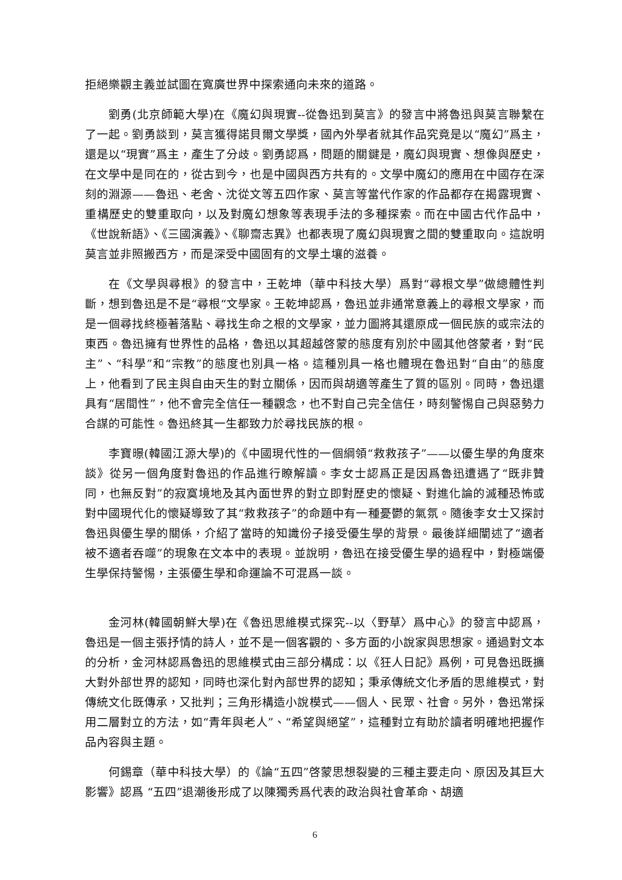拒絕樂觀主義並試圖在寬廣世界中探索通向未來的道路。
劉勇(北京師範大學)在《魔幻與現實--從魯迅到莫言》的發言中將魯迅與莫言聯繫在了一起。劉勇談到，莫言獲得諾貝爾文學獎，國內外學者就其作品究竟是以“魔幻”爲主，還是以“現實”爲主，產生了分歧。劉勇認爲，問題的關鍵是，魔幻與現實、想像與歷史，在文學中是同在的，從古到今，也是中國與西方共有的。文學中魔幻的應用在中國存在深刻的淵源——魯迅、老舍、沈從文等五四作家、莫言等當代作家的作品都存在揭露現實、重構歷史的雙重取向，以及對魔幻想象等表現手法的多種探索。而在中國古代作品中，《世說新語》、《三國演義》、《聊齋志異》也都表現了魔幻與現實之間的雙重取向。這說明莫言並非照搬西方，而是深受中國固有的文學土壤的滋養。
在《文學與尋根》的發言中，王乾坤（華中科技大學）爲對“尋根文學”做總體性判斷，想到魯迅是不是“尋根“文學家。王乾坤認爲，魯迅並非通常意義上的尋根文學家，而是一個尋找終極著落點、尋找生命之根的文學家，並力圖將其還原成一個民族的或宗法的東西。魯迅擁有世界性的品格，魯迅以其超越啓蒙的態度有別於中國其他啓蒙者，對“民主”、“科學”和“宗教”的態度也別具一格。這種別具一格也體現在魯迅對“自由”的態度上，他看到了民主與自由天生的對立關係，因而與胡適等產生了質的區別。同時，魯迅還具有“居間性”，他不會完全信任一種觀念，也不對自己完全信任，時刻警惕自己與惡勢力合謀的可能性。魯迅終其一生都致力於尋找民族的根。
李寶暻(韓國江源大學)的《中國現代性的一個綱領“救救孩子”——以優生學的角度來談》從另一個角度對魯迅的作品進行瞭解讀。李女士認爲正是因爲魯迅遭遇了“既非贊同，也無反對”的寂寞境地及其內面世界的對立即對歷史的懷疑、對進化論的滅種恐怖或對中國現代化的懷疑導致了其“救救孩子”的命題中有一種憂鬱的氣氛。隨後李女士又探討魯迅與優生學的關係，介紹了當時的知識份子接受優生學的背景。最後詳細闡述了“適者被不適者吞噬”的現象在文本中的表現。並說明，魯迅在接受優生學的過程中，對極端優生學保持警惕，主張優生學和命運論不可混爲一談。
金河林(韓國朝鮮大學)在《魯迅思維模式探究--以〈野草〉爲中心》的發言中認爲，魯迅是一個主張抒情的詩人，並不是一個客觀的、多方面的小說家與思想家。通過對文本的分析，金河林認爲魯迅的思維模式由三部分構成：以《狂人日記》爲例，可見魯迅既擴大對外部世界的認知，同時也深化對內部世界的認知；秉承傳統文化矛盾的思維模式，對傳統文化既傳承，又批判；三角形構造小說模式——個人、民眾、社會。另外，魯迅常採用二層對立的方法，如“青年與老人”、“希望與絕望”，這種對立有助於讀者明確地把握作品內容與主題。
何錫章（華中科技大學）的《論“五四”啓蒙思想裂變的三種主要走向、原因及其巨大影響》認爲 “五四”退潮後形成了以陳獨秀爲代表的政治與社會革命、胡適
6